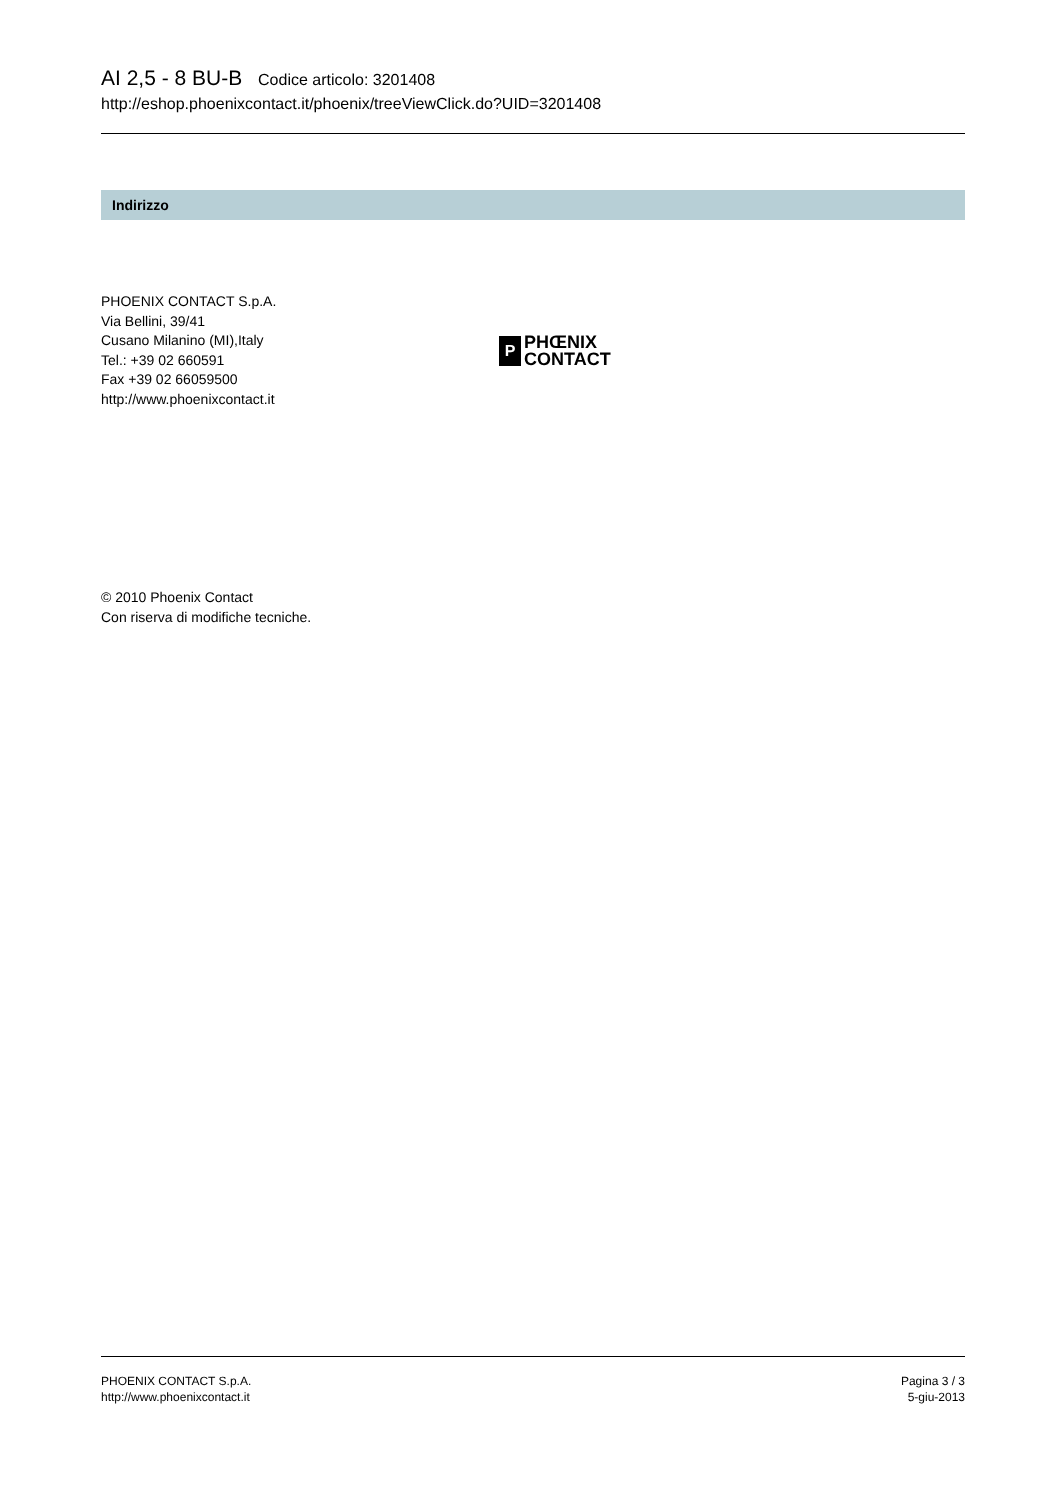AI 2,5 - 8 BU-B Codice articolo: 3201408
http://eshop.phoenixcontact.it/phoenix/treeViewClick.do?UID=3201408
Indirizzo
PHOENIX CONTACT S.p.A.
Via Bellini, 39/41
Cusano Milanino (MI),Italy
Tel.: +39 02 660591
Fax +39 02 66059500
http://www.phoenixcontact.it
P
PHŒNIX
CONTACT
© 2010 Phoenix Contact
Con riserva di modifiche tecniche.
PHOENIX CONTACT S.p.A.
http://www.phoenixcontact.it
Pagina 3 / 3
5-giu-2013